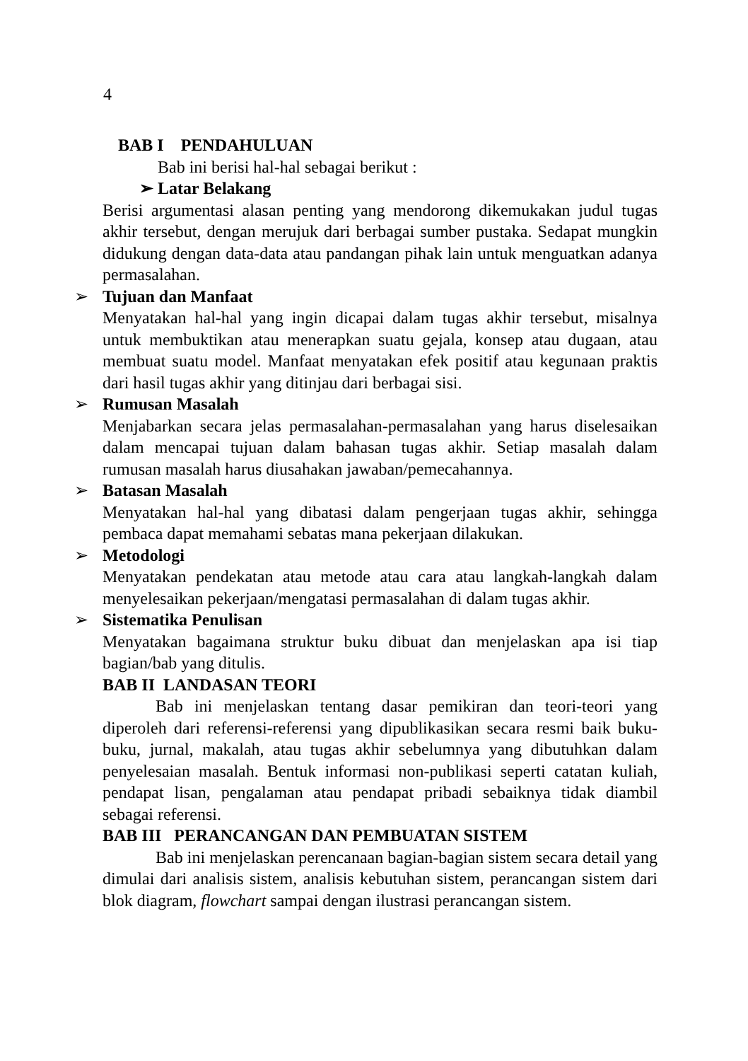4
BAB I PENDAHULUAN
Bab ini berisi hal-hal sebagai berikut :
➢ Latar Belakang
Berisi argumentasi alasan penting yang mendorong dikemukakan judul tugas akhir tersebut, dengan merujuk dari berbagai sumber pustaka. Sedapat mungkin didukung dengan data-data atau pandangan pihak lain untuk menguatkan adanya permasalahan.
➢ Tujuan dan Manfaat
Menyatakan hal-hal yang ingin dicapai dalam tugas akhir tersebut, misalnya untuk membuktikan atau menerapkan suatu gejala, konsep atau dugaan, atau membuat suatu model. Manfaat menyatakan efek positif atau kegunaan praktis dari hasil tugas akhir yang ditinjau dari berbagai sisi.
➢ Rumusan Masalah
Menjabarkan secara jelas permasalahan-permasalahan yang harus diselesaikan dalam mencapai tujuan dalam bahasan tugas akhir. Setiap masalah dalam rumusan masalah harus diusahakan jawaban/pemecahannya.
➢ Batasan Masalah
Menyatakan hal-hal yang dibatasi dalam pengerjaan tugas akhir, sehingga pembaca dapat memahami sebatas mana pekerjaan dilakukan.
➢ Metodologi
Menyatakan pendekatan atau metode atau cara atau langkah-langkah dalam menyelesaikan pekerjaan/mengatasi permasalahan di dalam tugas akhir.
➢ Sistematika Penulisan
Menyatakan bagaimana struktur buku dibuat dan menjelaskan apa isi tiap bagian/bab yang ditulis.
BAB II LANDASAN TEORI
Bab ini menjelaskan tentang dasar pemikiran dan teori-teori yang diperoleh dari referensi-referensi yang dipublikasikan secara resmi baik buku-buku, jurnal, makalah, atau tugas akhir sebelumnya yang dibutuhkan dalam penyelesaian masalah. Bentuk informasi non-publikasi seperti catatan kuliah, pendapat lisan, pengalaman atau pendapat pribadi sebaiknya tidak diambil sebagai referensi.
BAB III PERANCANGAN DAN PEMBUATAN SISTEM
Bab ini menjelaskan perencanaan bagian-bagian sistem secara detail yang dimulai dari analisis sistem, analisis kebutuhan sistem, perancangan sistem dari blok diagram, flowchart sampai dengan ilustrasi perancangan sistem.